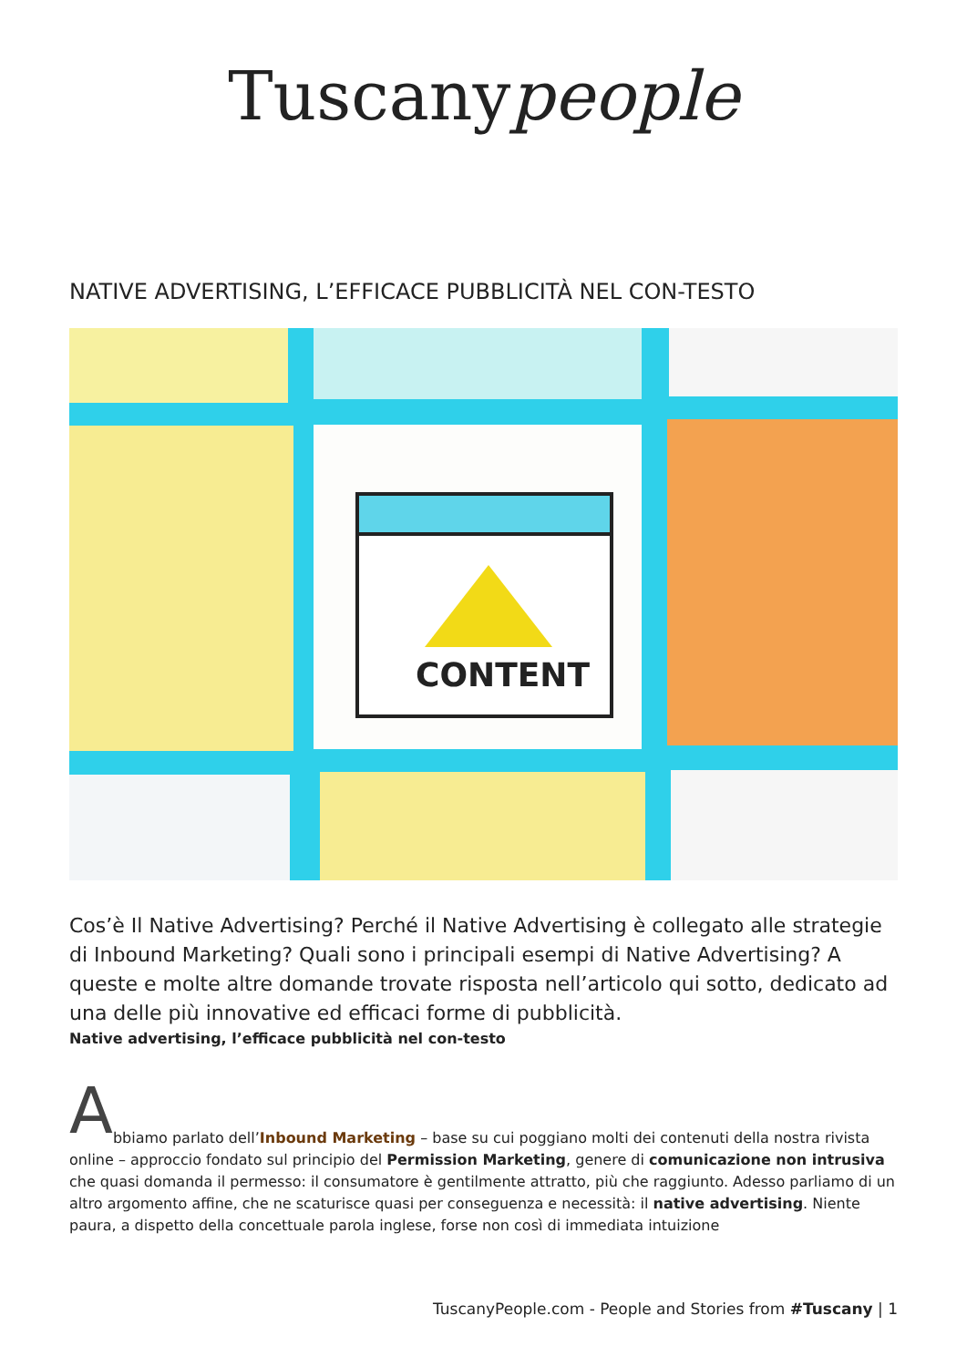Tuscanypeople
NATIVE ADVERTISING, L’EFFICACE PUBBLICITÀ NEL CON-TESTO
CONTENT
Cos’è Il Native Advertising? Perché il Native Advertising è collegato alle strategie di Inbound Marketing? Quali sono i principali esempi di Native Advertising? A queste e molte altre domande trovate risposta nell’articolo qui sotto, dedicato ad una delle più innovative ed efficaci forme di pubblicità.
Native advertising, l’efficace pubblicità nel con-testo
A
bbiamo parlato dell’Inbound Marketing – base su cui poggiano molti dei contenuti della nostra rivista online – approccio fondato sul principio del Permission Marketing, genere di comunicazione non intrusiva che quasi domanda il permesso: il consumatore è gentilmente attratto, più che raggiunto. Adesso parliamo di un altro argomento affine, che ne scaturisce quasi per conseguenza e necessità: il native advertising. Niente paura, a dispetto della concettuale parola inglese, forse non così di immediata intuizione
TuscanyPeople.com - People and Stories from #Tuscany | 1